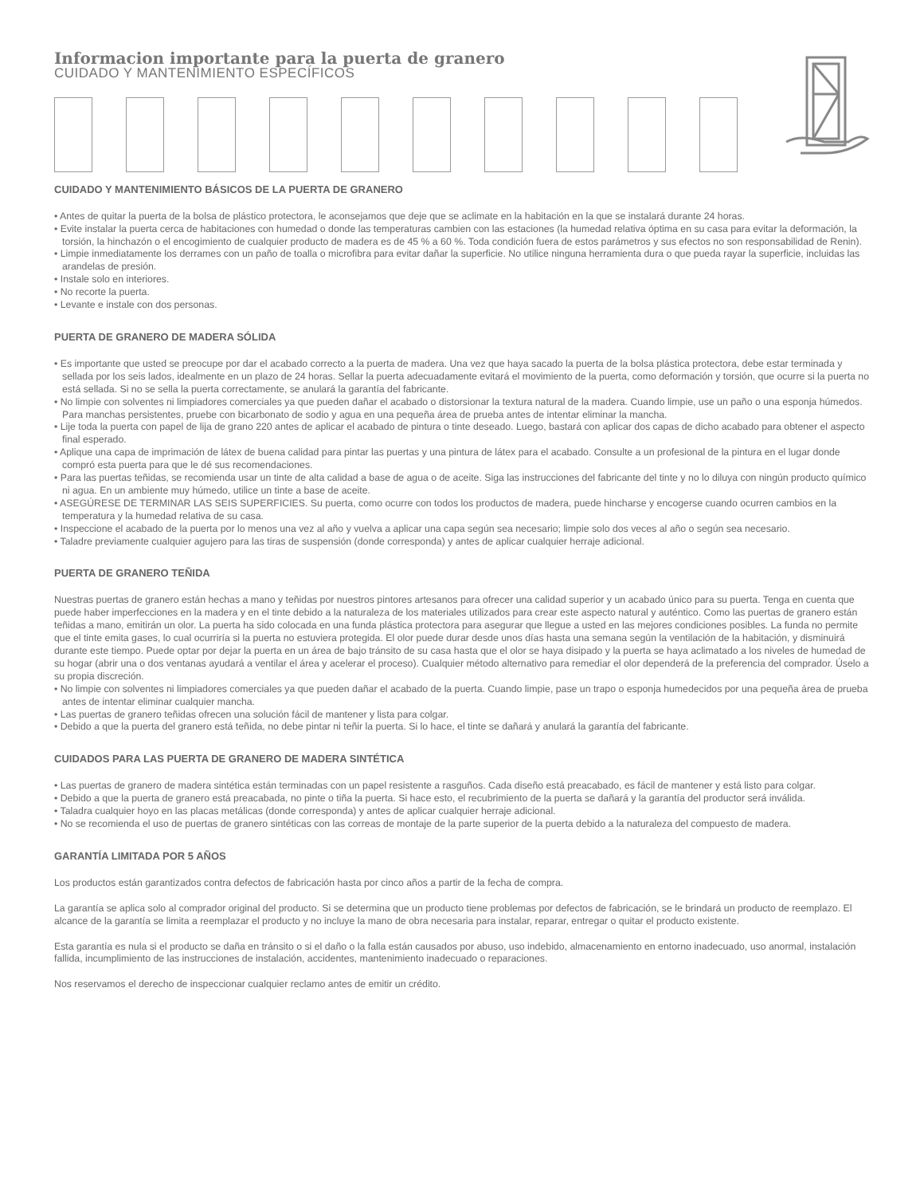Informacion importante para la puerta de granero
CUIDADO Y MANTENIMIENTO ESPECÍFICOS
CUIDADO Y MANTENIMIENTO BÁSICOS DE LA PUERTA DE GRANERO
• Antes de quitar la puerta de la bolsa de plástico protectora, le aconsejamos que deje que se aclimate en la habitación en la que se instalará durante 24 horas.
• Evite instalar la puerta cerca de habitaciones con humedad o donde las temperaturas cambien con las estaciones (la humedad relativa óptima en su casa para evitar la deformación, la torsión, la hinchazón o el encogimiento de cualquier producto de madera es de 45 % a 60 %. Toda condición fuera de estos parámetros y sus efectos no son responsabilidad de Renin).
• Limpie inmediatamente los derrames con un paño de toalla o microfibra para evitar dañar la superficie. No utilice ninguna herramienta dura o que pueda rayar la superficie, incluidas las arandelas de presión.
• Instale solo en interiores.
• No recorte la puerta.
• Levante e instale con dos personas.
PUERTA DE GRANERO DE MADERA SÓLIDA
• Es importante que usted se preocupe por dar el acabado correcto a la puerta de madera. Una vez que haya sacado la puerta de la bolsa plástica protectora, debe estar terminada y sellada por los seis lados, idealmente en un plazo de 24 horas. Sellar la puerta adecuadamente evitará el movimiento de la puerta, como deformación y torsión, que ocurre si la puerta no está sellada. Si no se sella la puerta correctamente, se anulará la garantía del fabricante.
• No limpie con solventes ni limpiadores comerciales ya que pueden dañar el acabado o distorsionar la textura natural de la madera. Cuando limpie, use un paño o una esponja húmedos. Para manchas persistentes, pruebe con bicarbonato de sodio y agua en una pequeña área de prueba antes de intentar eliminar la mancha.
• Lije toda la puerta con papel de lija de grano 220 antes de aplicar el acabado de pintura o tinte deseado. Luego, bastará con aplicar dos capas de dicho acabado para obtener el aspecto final esperado.
• Aplique una capa de imprimación de látex de buena calidad para pintar las puertas y una pintura de látex para el acabado. Consulte a un profesional de la pintura en el lugar donde compró esta puerta para que le dé sus recomendaciones.
• Para las puertas teñidas, se recomienda usar un tinte de alta calidad a base de agua o de aceite. Siga las instrucciones del fabricante del tinte y no lo diluya con ningún producto químico ni agua. En un ambiente muy húmedo, utilice un tinte a base de aceite.
• ASEGÚRESE DE TERMINAR LAS SEIS SUPERFICIES. Su puerta, como ocurre con todos los productos de madera, puede hincharse y encogerse cuando ocurren cambios en la temperatura y la humedad relativa de su casa.
• Inspeccione el acabado de la puerta por lo menos una vez al año y vuelva a aplicar una capa según sea necesario; limpie solo dos veces al año o según sea necesario.
• Taladre previamente cualquier agujero para las tiras de suspensión (donde corresponda) y antes de aplicar cualquier herraje adicional.
PUERTA DE GRANERO TEÑIDA
Nuestras puertas de granero están hechas a mano y teñidas por nuestros pintores artesanos para ofrecer una calidad superior y un acabado único para su puerta. Tenga en cuenta que puede haber imperfecciones en la madera y en el tinte debido a la naturaleza de los materiales utilizados para crear este aspecto natural y auténtico. Como las puertas de granero están teñidas a mano, emitirán un olor. La puerta ha sido colocada en una funda plástica protectora para asegurar que llegue a usted en las mejores condiciones posibles. La funda no permite que el tinte emita gases, lo cual ocurriría si la puerta no estuviera protegida. El olor puede durar desde unos días hasta una semana según la ventilación de la habitación, y disminuirá durante este tiempo. Puede optar por dejar la puerta en un área de bajo tránsito de su casa hasta que el olor se haya disipado y la puerta se haya aclimatado a los niveles de humedad de su hogar (abrir una o dos ventanas ayudará a ventilar el área y acelerar el proceso). Cualquier método alternativo para remediar el olor dependerá de la preferencia del comprador. Úselo a su propia discreción.
• No limpie con solventes ni limpiadores comerciales ya que pueden dañar el acabado de la puerta. Cuando limpie, pase un trapo o esponja humedecidos por una pequeña área de prueba antes de intentar eliminar cualquier mancha.
• Las puertas de granero teñidas ofrecen una solución fácil de mantener y lista para colgar.
• Debido a que la puerta del granero está teñida, no debe pintar ni teñir la puerta. Si lo hace, el tinte se dañará y anulará la garantía del fabricante.
CUIDADOS PARA LAS PUERTA DE GRANERO DE MADERA SINTÉTICA
• Las puertas de granero de madera sintética están terminadas con un papel resistente a rasguños. Cada diseño está preacabado, es fácil de mantener y está listo para colgar.
• Debido a que la puerta de granero está preacabada, no pinte o tiña la puerta. Si hace esto, el recubrimiento de la puerta se dañará y la garantía del productor será inválida.
• Taladra cualquier hoyo en las placas metálicas (donde corresponda) y antes de aplicar cualquier herraje adicional.
• No se recomienda el uso de puertas de granero sintéticas con las correas de montaje de la parte superior de la puerta debido a la naturaleza del compuesto de madera.
GARANTÍA LIMITADA POR 5 AÑOS
Los productos están garantizados contra defectos de fabricación hasta por cinco años a partir de la fecha de compra.
La garantía se aplica solo al comprador original del producto. Si se determina que un producto tiene problemas por defectos de fabricación, se le brindará un producto de reemplazo. El alcance de la garantía se limita a reemplazar el producto y no incluye la mano de obra necesaria para instalar, reparar, entregar o quitar el producto existente.
Esta garantía es nula si el producto se daña en tránsito o si el daño o la falla están causados por abuso, uso indebido, almacenamiento en entorno inadecuado, uso anormal, instalación fallida, incumplimiento de las instrucciones de instalación, accidentes, mantenimiento inadecuado o reparaciones.
Nos reservamos el derecho de inspeccionar cualquier reclamo antes de emitir un crédito.